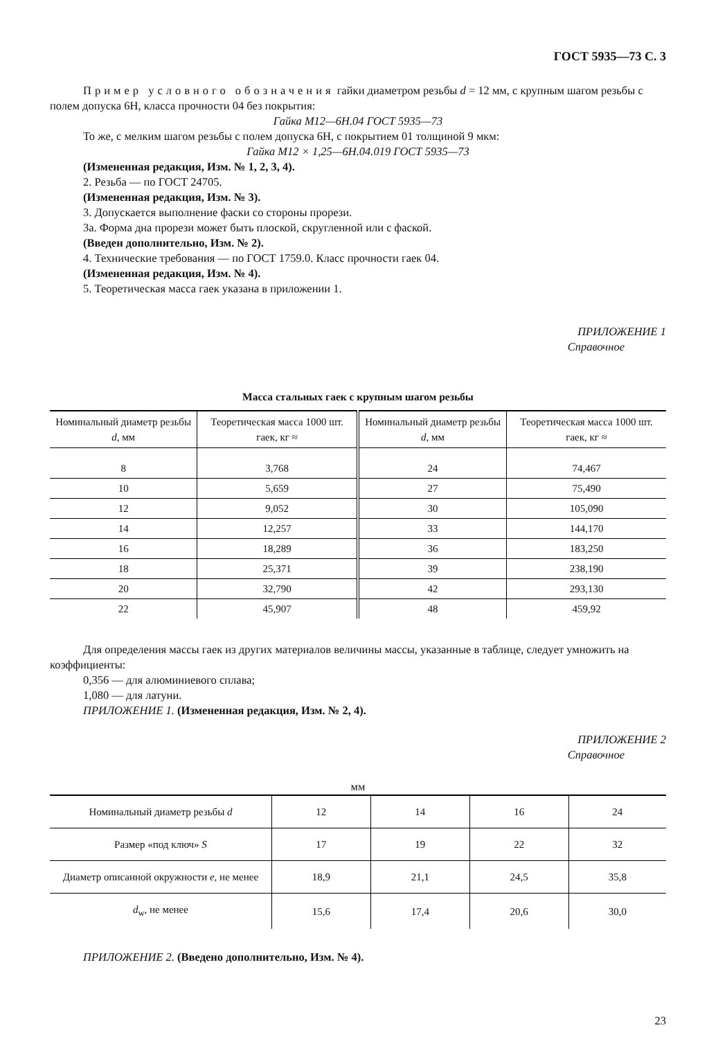ГОСТ 5935—73 С. 3
Пример условного обозначения гайки диаметром резьбы d = 12 мм, с крупным шагом резьбы с полем допуска 6Н, класса прочности 04 без покрытия:
Гайка М12—6Н.04 ГОСТ 5935—73
То же, с мелким шагом резьбы с полем допуска 6Н, с покрытием 01 толщиной 9 мкм:
Гайка М12 × 1,25—6Н.04.019 ГОСТ 5935—73
(Измененная редакция, Изм. № 1, 2, 3, 4).
2. Резьба — по ГОСТ 24705.
(Измененная редакция, Изм. № 3).
3. Допускается выполнение фаски со стороны прорези.
3а. Форма дна прорези может быть плоской, скругленной или с фаской.
(Введен дополнительно, Изм. № 2).
4. Технические требования — по ГОСТ 1759.0. Класс прочности гаек 04.
(Измененная редакция, Изм. № 4).
5. Теоретическая масса гаек указана в приложении 1.
ПРИЛОЖЕНИЕ 1
Справочное
Масса стальных гаек с крупным шагом резьбы
| Номинальный диаметр резьбы d , мм | Теоретическая масса 1000 шт. гаек, кг ≈ | Номинальный диаметр резьбы d , мм | Теоретическая масса 1000 шт. гаек, кг ≈ |
| --- | --- | --- | --- |
| 8 | 3,768 | 24 | 74,467 |
| 10 | 5,659 | 27 | 75,490 |
| 12 | 9,052 | 30 | 105,090 |
| 14 | 12,257 | 33 | 144,170 |
| 16 | 18,289 | 36 | 183,250 |
| 18 | 25,371 | 39 | 238,190 |
| 20 | 32,790 | 42 | 293,130 |
| 22 | 45,907 | 48 | 459,92 |
Для определения массы гаек из других материалов величины массы, указанные в таблице, следует умножить на коэффициенты:
0,356 — для алюминиевого сплава;
1,080 — для латуни.
ПРИЛОЖЕНИЕ 1. (Измененная редакция, Изм. № 2, 4).
ПРИЛОЖЕНИЕ 2
Справочное
мм
| Номинальный диаметр резьбы d | 12 | 14 | 16 | 24 |
| --- | --- | --- | --- | --- |
| Размер «под ключ» S | 17 | 19 | 22 | 32 |
| Диаметр описанной окружности е , не менее | 18,9 | 21,1 | 24,5 | 35,8 |
| d<sub>w</sub>, не менее | 15,6 | 17,4 | 20,6 | 30,0 |
ПРИЛОЖЕНИЕ 2. (Введено дополнительно, Изм. № 4).
23